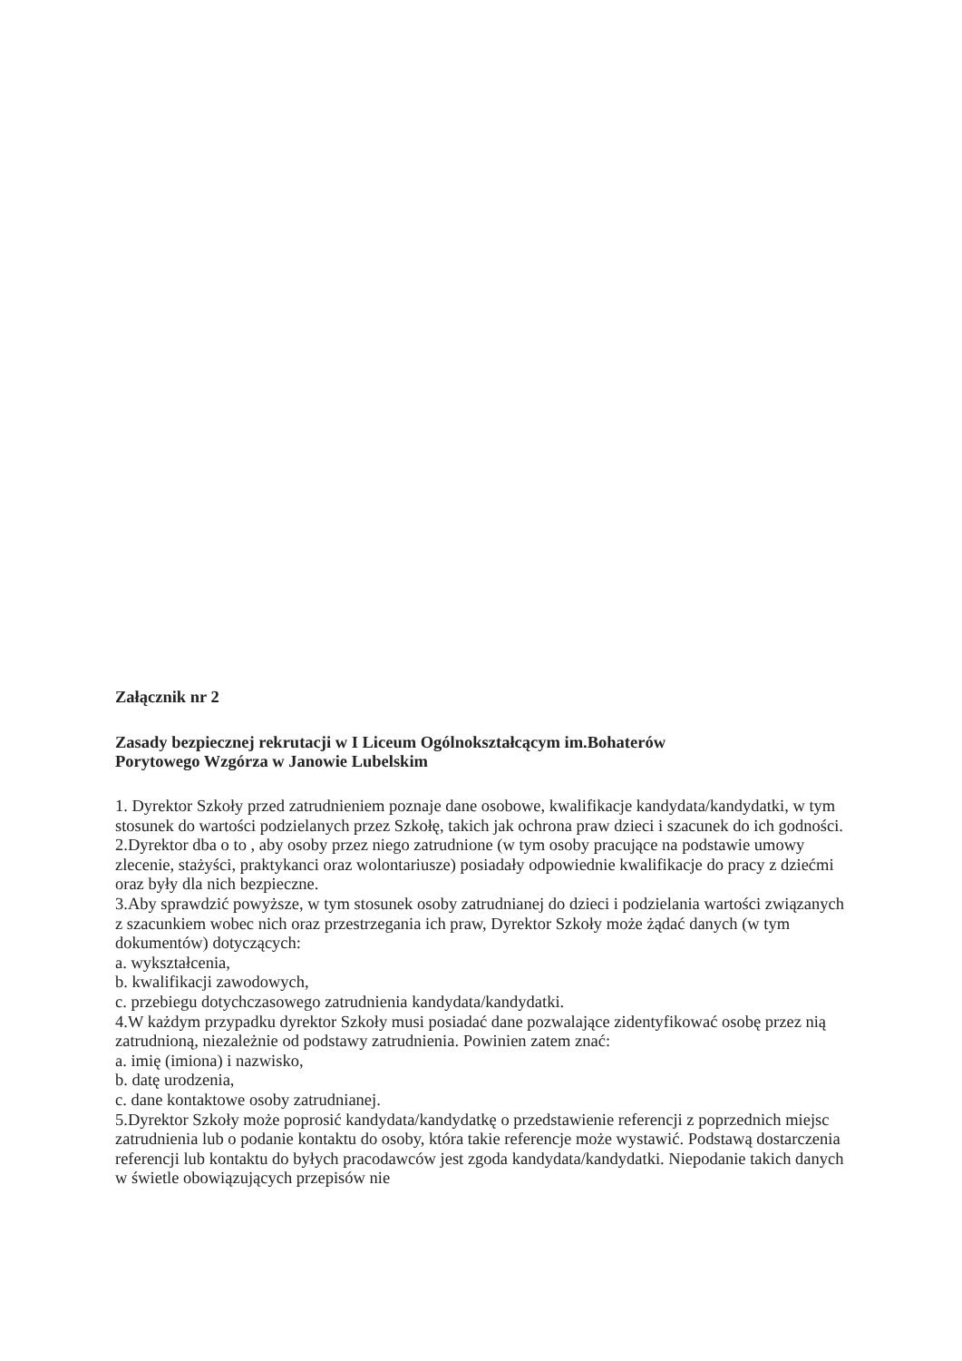Załącznik nr 2
Zasady bezpiecznej rekrutacji w I Liceum Ogólnokształcącym im.Bohaterów
Porytowego Wzgórza w Janowie Lubelskim
1. Dyrektor Szkoły przed zatrudnieniem poznaje dane osobowe, kwalifikacje kandydata/kandydatki, w tym stosunek do wartości podzielanych przez Szkołę, takich jak ochrona praw dzieci i szacunek do ich godności.
2.Dyrektor dba o to , aby osoby przez niego zatrudnione (w tym osoby pracujące na podstawie umowy zlecenie, stażyści, praktykanci oraz wolontariusze) posiadały odpowiednie kwalifikacje do pracy z dziećmi oraz były dla nich bezpieczne.
3.Aby sprawdzić powyższe, w tym stosunek osoby zatrudnianej do dzieci i podzielania wartości związanych z szacunkiem wobec nich oraz przestrzegania ich praw, Dyrektor Szkoły może żądać danych (w tym dokumentów) dotyczących:
a. wykształcenia,
b. kwalifikacji zawodowych,
c. przebiegu dotychczasowego zatrudnienia kandydata/kandydatki.
4.W każdym przypadku dyrektor Szkoły musi posiadać dane pozwalające zidentyfikować osobę przez nią zatrudnioną, niezależnie od podstawy zatrudnienia. Powinien zatem znać:
a. imię (imiona) i nazwisko,
b. datę urodzenia,
c. dane kontaktowe osoby zatrudnianej.
5.Dyrektor Szkoły może poprosić kandydata/kandydatkę o przedstawienie referencji z poprzednich miejsc zatrudnienia lub o podanie kontaktu do osoby, która takie referencje może wystawić. Podstawą dostarczenia referencji lub kontaktu do byłych pracodawców jest zgoda kandydata/kandydatki. Niepodanie takich danych w świetle obowiązujących przepisów nie